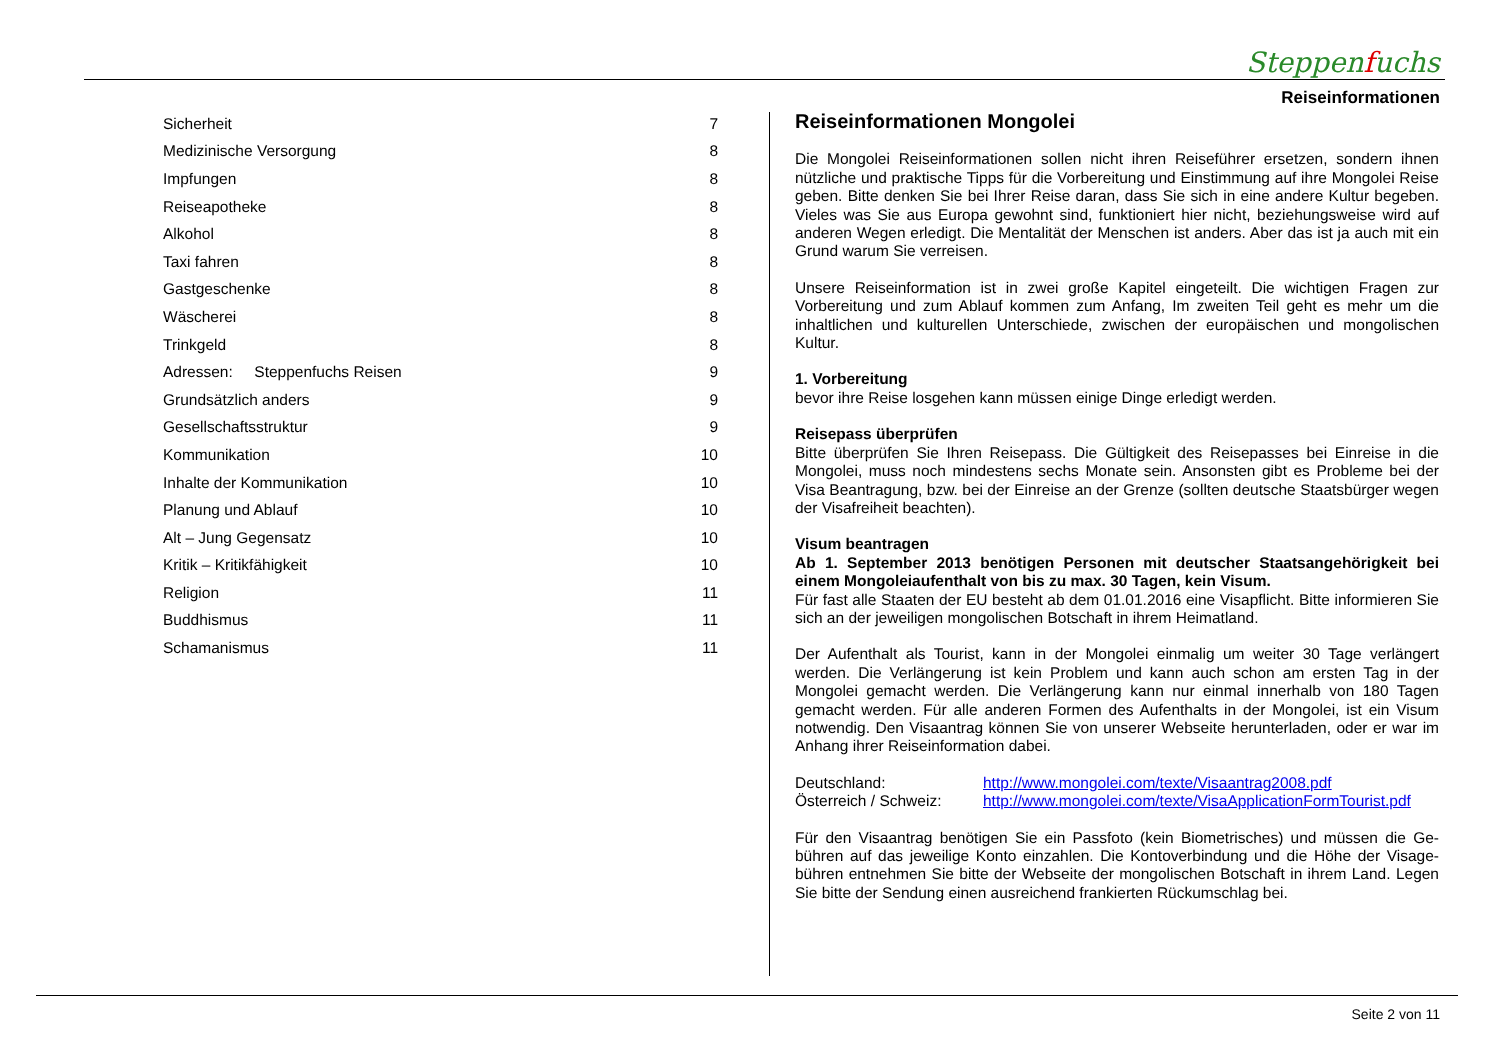Steppenfuchs
Reiseinformationen
| Sicherheit | 7 |
| Medizinische Versorgung | 8 |
| Impfungen | 8 |
| Reiseapotheke | 8 |
| Alkohol | 8 |
| Taxi fahren | 8 |
| Gastgeschenke | 8 |
| Wäscherei | 8 |
| Trinkgeld | 8 |
| Adressen: Steppenfuchs Reisen | 9 |
| Grundsätzlich anders | 9 |
| Gesellschaftsstruktur | 9 |
| Kommunikation | 10 |
| Inhalte der Kommunikation | 10 |
| Planung und Ablauf | 10 |
| Alt – Jung Gegensatz | 10 |
| Kritik – Kritikfähigkeit | 10 |
| Religion | 11 |
| Buddhismus | 11 |
| Schamanismus | 11 |
Reiseinformationen Mongolei
Die Mongolei Reiseinformationen sollen nicht ihren Reiseführer ersetzen, sondern ihnen nützliche und praktische Tipps für die Vorbereitung und Einstimmung auf ihre Mongolei Reise geben. Bitte denken Sie bei Ihrer Reise daran, dass Sie sich in eine andere Kultur begeben. Vieles was Sie aus Europa gewohnt sind, funktioniert hier nicht, beziehungswei­se wird auf anderen Wegen erledigt. Die Mentalität der Menschen ist anders. Aber das ist ja auch mit ein Grund warum Sie verreisen.
Unsere Reiseinformation ist in zwei große Kapitel eingeteilt. Die wichtigen Fragen zur Vorbereitung und zum Ablauf kommen zum Anfang, Im zweiten Teil geht es mehr um die inhaltlichen und kulturellen Unterschiede, zwischen der europäischen und mongolischen Kultur.
1. Vorbereitung
bevor ihre Reise losgehen kann müssen einige Dinge erledigt werden.
Reisepass überprüfen
Bitte überprüfen Sie Ihren Reisepass. Die Gültigkeit des Reisepasses bei Einreise in die Mongolei, muss noch mindestens sechs Monate sein. Ansonsten gibt es Probleme bei der Visa Beantragung, bzw. bei der Einreise an der Grenze (sollten deutsche Staatsbürger wegen der Visafreiheit beachten).
Visum beantragen
Ab 1. September 2013 benötigen Personen mit deutscher Staatsangehörigkeit bei einem Mongoleiaufenthalt von bis zu max. 30 Tagen, kein Visum.
Für fast alle Staaten der EU besteht ab dem 01.01.2016 eine Visapflicht. Bitte informieren Sie sich an der jeweiligen mongolischen Botschaft in ihrem Heimatland.
Der Aufenthalt als Tourist, kann in der Mongolei einmalig um weiter 30 Tage verlängert werden. Die Verlängerung ist kein Problem und kann auch schon am ersten Tag in der Mongolei gemacht werden. Die Verlängerung kann nur einmal innerhalb von 180 Tagen gemacht werden. Für alle anderen Formen des Aufenthalts in der Mongolei, ist ein Visum notwendig. Den Visaantrag können Sie von unserer Webseite herunterladen, oder er war im Anhang ihrer Reiseinformation dabei.
| Deutschland: | http://www.mongolei.com/texte/Visaantrag2008.pdf |
| Österreich / Schweiz: | http://www.mongolei.com/texte/VisaApplicationFormTourist.pdf |
Für den Visaantrag benötigen Sie ein Passfoto (kein Biometrisches) und müssen die Ge­bühren auf das jeweilige Konto einzahlen. Die Kontoverbindung und die Höhe der Visage­bühren entnehmen Sie bitte der Webseite der mongolischen Botschaft in ihrem Land. Legen Sie bitte der Sendung einen ausreichend frankierten Rückumschlag bei.
Seite 2 von 11